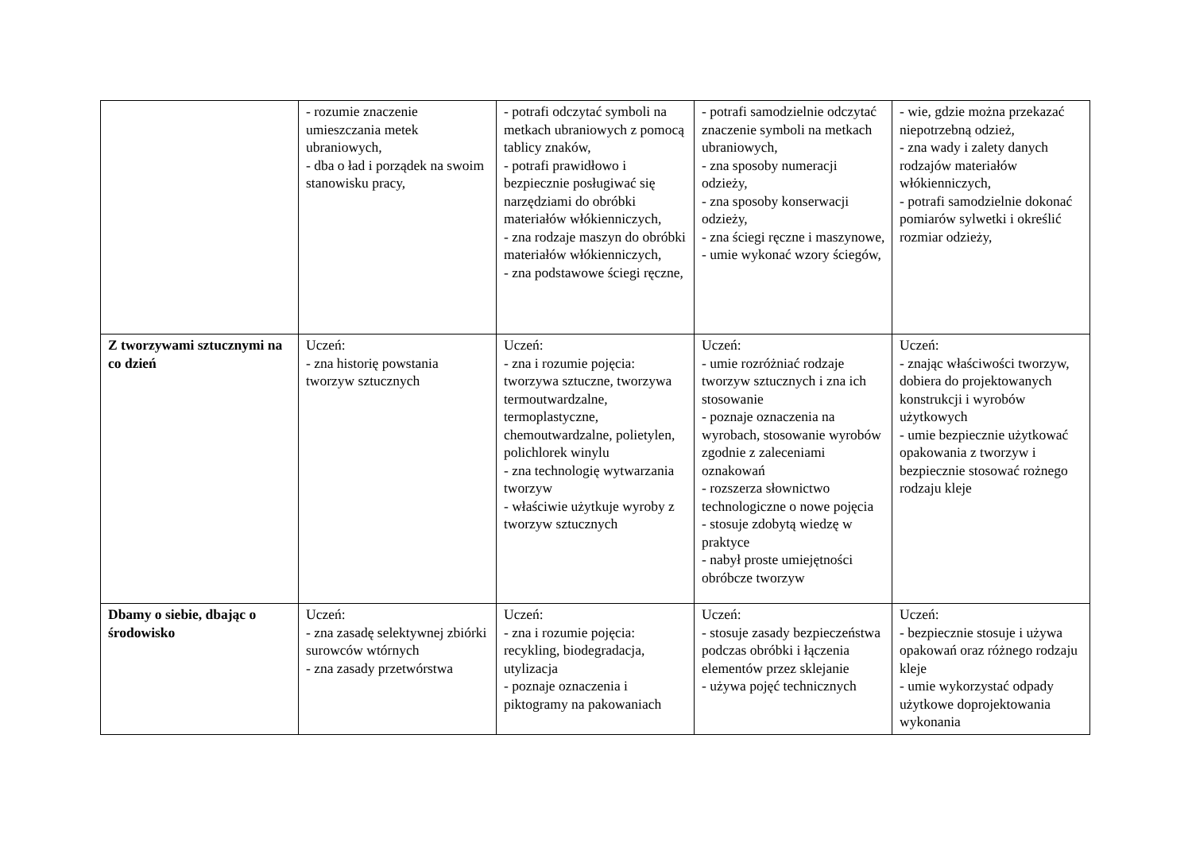| | - rozumie znaczenie umieszczania metek ubraniowych, - dba o ład i porządek na swoim stanowisku pracy, | - potrafi odczytać symboli na metkach ubraniowych z pomocą tablicy znaków, - potrafi prawidłowo i bezpiecznie posługiwać się narzędziami do obróbki materiałów włókienniczych, - zna rodzaje maszyn do obróbki materiałów włókienniczych, - zna podstawowe ściegi ręczne, | - potrafi samodzielnie odczytać znaczenie symboli na metkach ubraniowych, - zna sposoby numeracji odzieży, - zna sposoby konserwacji odzieży, - zna ściegi ręczne i maszynowe, - umie wykonać wzory ściegów, | - wie, gdzie można przekazać niepotrzebną odzież, - zna wady i zalety danych rodzajów materiałów włókienniczych, - potrafi samodzielnie dokonać pomiarów sylwetki i określić rozmiar odzieży, |
| Z tworzywami sztucznymi na co dzień | Uczeń: - zna historię powstania tworzyw sztucznych | Uczeń: - zna i rozumie pojęcia: tworzywa sztuczne, tworzywa termoutwardzalne, termoplastyczne, chemoutwardzalne, polietylen, polichlorek winylu - zna technologię wytwarzania tworzyw - właściwie użytkuje wyroby z tworzyw sztucznych | Uczeń: - umie rozróżniać rodzaje tworzyw sztucznych i zna ich stosowanie - poznaje oznaczenia na wyrobach, stosowanie wyrobów zgodnie z zaleceniami oznakowań - rozszerza słownictwo technologiczne o nowe pojęcia - stosuje zdobytą wiedzę w praktyce - nabył proste umiejętności obróbcze tworzyw | Uczeń: - znając właściwości tworzyw, dobiera do projektowanych konstrukcji i wyrobów użytkowych - umie bezpiecznie użytkować opakowania z tworzyw i bezpiecznie stosować rożnego rodzaju kleje |
| Dbamy o siebie, dbając o środowisko | Uczeń: - zna zasadę selektywnej zbiórki surowców wtórnych - zna zasady przetwórstwa | Uczeń: - zna i rozumie pojęcia: recykling, biodegradacja, utylizacja - poznaje oznaczenia i piktogramy na pakowaniach | Uczeń: - stosuje zasady bezpieczeństwa podczas obróbki i łączenia elementów przez sklejanie - używa pojęć technicznych | Uczeń: - bezpiecznie stosuje i używa opakowań oraz różnego rodzaju kleje - umie wykorzystać odpady użytkowe doprojektowania wykonania |